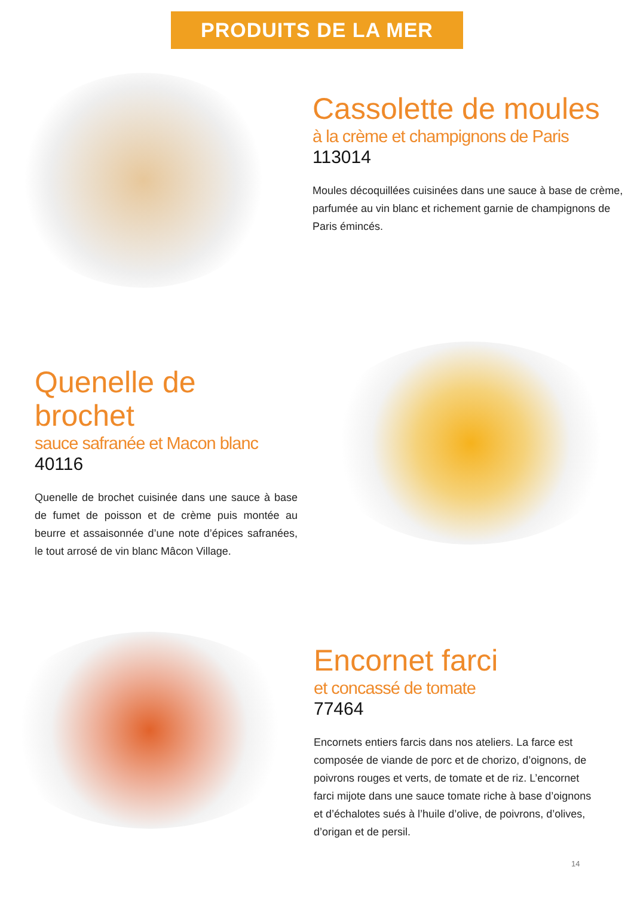PRODUITS DE LA MER
Cassolette de moules
à la crème et champignons de Paris
113014
Moules décoquillées cuisinées dans une sauce à base de crème, parfumée au vin blanc et richement garnie de champignons de Paris émincés.
Quenelle de brochet
sauce safranée et Macon blanc
40116
Quenelle de brochet cuisinée dans une sauce à base de fumet de poisson et de crème puis montée au beurre et assaisonnée d’une note d’épices safranées, le tout arrosé de vin blanc Mâcon Village.
Encornet farci
et concassé de tomate
77464
Encornets entiers farcis dans nos ateliers. La farce est composée de viande de porc et de chorizo, d’oignons, de poivrons rouges et verts, de tomate et de riz. L’encornet farci mijote dans une sauce tomate riche à base d’oignons et d’échalotes sués à l’huile d’olive, de poivrons, d’olives, d’origan et de persil.
14